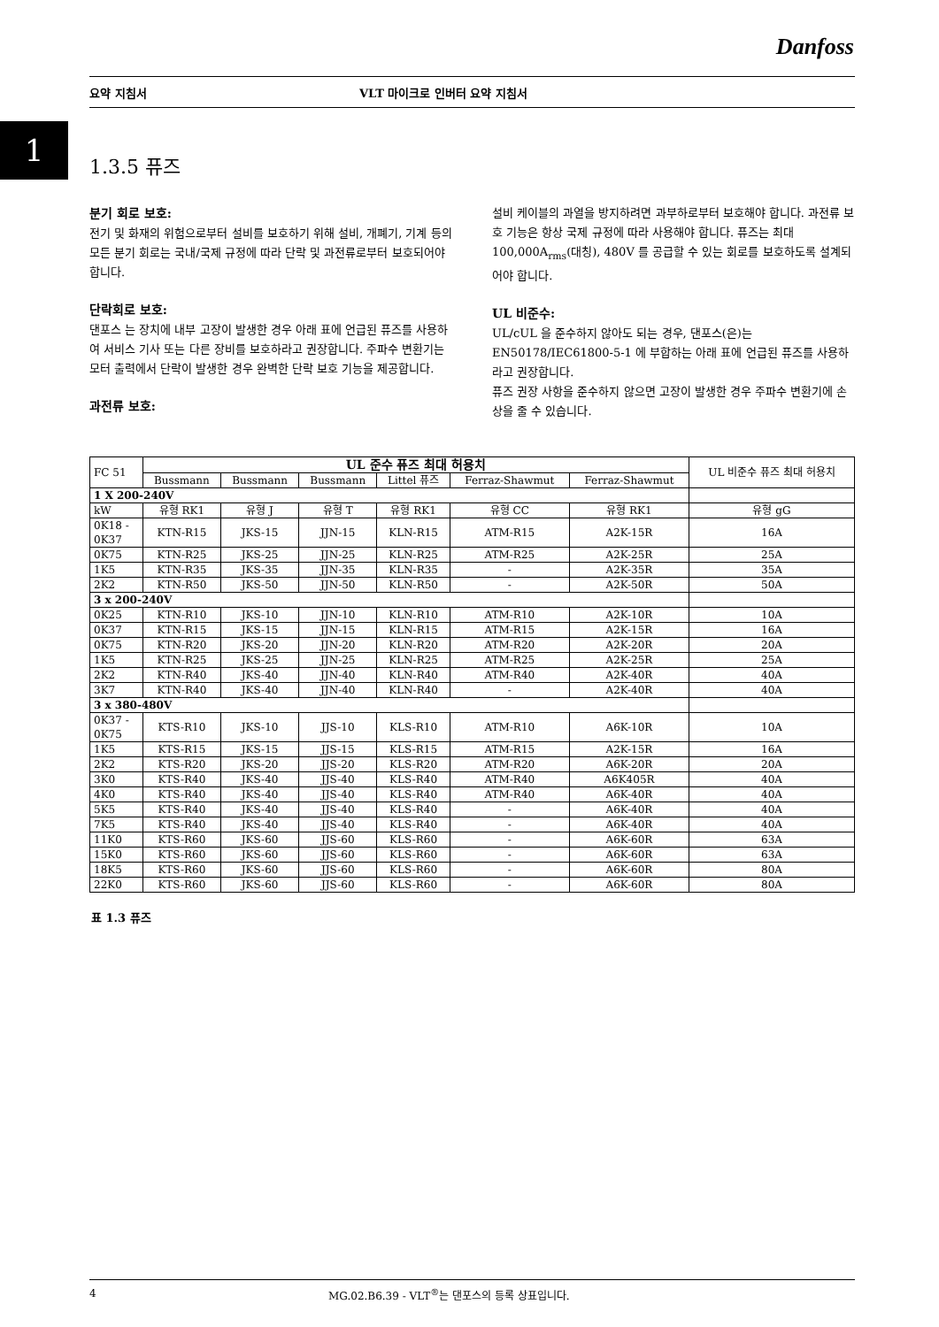Danfoss
요약 지침서 VLT 마이크로 인버터 요약 지침서
1
1.3.5 퓨즈
분기 회로 보호:
전기 및 화재의 위험으로부터 설비를 보호하기 위해 설비, 개폐기, 기계 등의 모든 분기 회로는 국내/국제 규정에 따라 단락 및 과전류로부터 보호되어야 합니다.
단락회로 보호:
댄포스 는 장치에 내부 고장이 발생한 경우 아래 표에 언급된 퓨즈를 사용하여 서비스 기사 또는 다른 장비를 보호하라고 권장합니다. 주파수 변환기는 모터 출력에서 단락이 발생한 경우 완벽한 단락 보호 기능을 제공합니다.
과전류 보호:
설비 케이블의 과열을 방지하려면 과부하로부터 보호해야 합니다. 과전류 보호 기능은 항상 국제 규정에 따라 사용해야 합니다. 퓨즈는 최대 100,000A<sub>rms</sub>(대칭), 480V 를 공급할 수 있는 회로를 보호하도록 설계되어야 합니다.
UL 비준수:
UL/cUL 을 준수하지 않아도 되는 경우, 댄포스(은)는 EN50178/IEC61800-5-1 에 부합하는 아래 표에 언급된 퓨즈를 사용하라고 권장합니다.
퓨즈 권장 사항을 준수하지 않으면 고장이 발생한 경우 주파수 변환기에 손상을 줄 수 있습니다.
| FC 51 | UL 준수 퓨즈 최대 허용치 | | | | | | UL 비준수 퓨즈 최대 허용치 |
| | Bussmann | Bussmann | Bussmann | Littel 퓨즈 | Ferraz-Shawmut | Ferraz-Shawmut | |
| 1 X 200-240V | | | | | | | |
| kW | 유형 RK1 | 유형 J | 유형 T | 유형 RK1 | 유형 CC | 유형 RK1 | 유형 gG |
| 0K18 - 0K37 | KTN-R15 | JKS-15 | JJN-15 | KLN-R15 | ATM-R15 | A2K-15R | 16A |
| 0K75 | KTN-R25 | JKS-25 | JJN-25 | KLN-R25 | ATM-R25 | A2K-25R | 25A |
| 1K5 | KTN-R35 | JKS-35 | JJN-35 | KLN-R35 | - | A2K-35R | 35A |
| 2K2 | KTN-R50 | JKS-50 | JJN-50 | KLN-R50 | - | A2K-50R | 50A |
| 3 x 200-240V | | | | | | | |
| 0K25 | KTN-R10 | JKS-10 | JJN-10 | KLN-R10 | ATM-R10 | A2K-10R | 10A |
| 0K37 | KTN-R15 | JKS-15 | JJN-15 | KLN-R15 | ATM-R15 | A2K-15R | 16A |
| 0K75 | KTN-R20 | JKS-20 | JJN-20 | KLN-R20 | ATM-R20 | A2K-20R | 20A |
| 1K5 | KTN-R25 | JKS-25 | JJN-25 | KLN-R25 | ATM-R25 | A2K-25R | 25A |
| 2K2 | KTN-R40 | JKS-40 | JJN-40 | KLN-R40 | ATM-R40 | A2K-40R | 40A |
| 3K7 | KTN-R40 | JKS-40 | JJN-40 | KLN-R40 | - | A2K-40R | 40A |
| 3 x 380-480V | | | | | | | |
| 0K37 - 0K75 | KTS-R10 | JKS-10 | JJS-10 | KLS-R10 | ATM-R10 | A6K-10R | 10A |
| 1K5 | KTS-R15 | JKS-15 | JJS-15 | KLS-R15 | ATM-R15 | A2K-15R | 16A |
| 2K2 | KTS-R20 | JKS-20 | JJS-20 | KLS-R20 | ATM-R20 | A6K-20R | 20A |
| 3K0 | KTS-R40 | JKS-40 | JJS-40 | KLS-R40 | ATM-R40 | A6K405R | 40A |
| 4K0 | KTS-R40 | JKS-40 | JJS-40 | KLS-R40 | ATM-R40 | A6K-40R | 40A |
| 5K5 | KTS-R40 | JKS-40 | JJS-40 | KLS-R40 | - | A6K-40R | 40A |
| 7K5 | KTS-R40 | JKS-40 | JJS-40 | KLS-R40 | - | A6K-40R | 40A |
| 11K0 | KTS-R60 | JKS-60 | JJS-60 | KLS-R60 | - | A6K-60R | 63A |
| 15K0 | KTS-R60 | JKS-60 | JJS-60 | KLS-R60 | - | A6K-60R | 63A |
| 18K5 | KTS-R60 | JKS-60 | JJS-60 | KLS-R60 | - | A6K-60R | 80A |
| 22K0 | KTS-R60 | JKS-60 | JJS-60 | KLS-R60 | - | A6K-60R | 80A |
표 1.3 퓨즈
4 MG.02.B6.39 - VLT<sup>®</sup>는 댄포스의 등록 상표입니다.